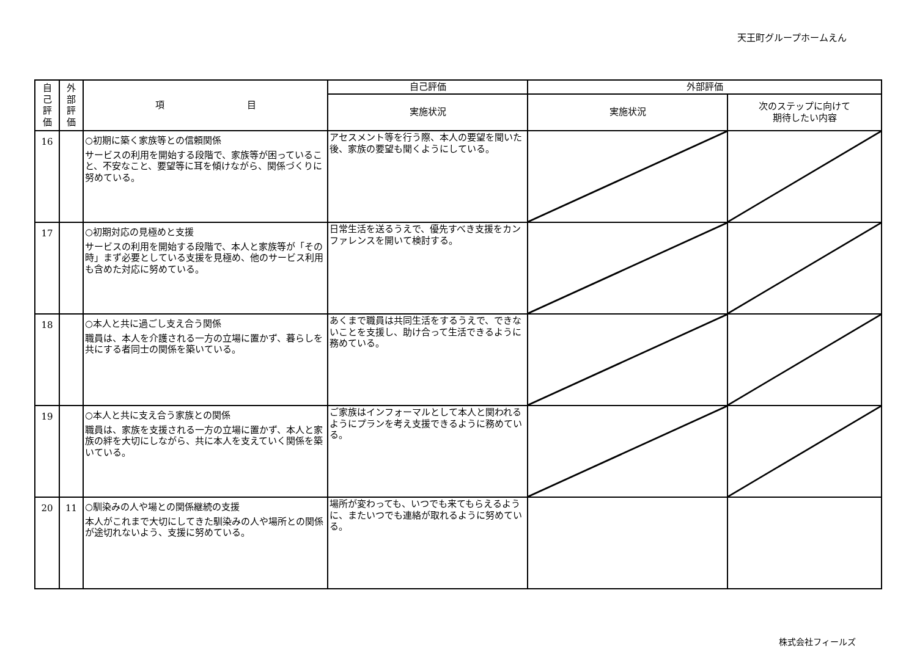天王町グループホームえん
| 自 己 評 価 | 外 部 評 価 | 項 目 | 自己評価 | 外部評価 | |
| --- | --- | --- | --- | --- | --- |
| | | | 実施状況 | 実施状況 | 次のステップに向けて 期待したい内容 |
| 16 | | ○初期に築く家族等との信頼関係 サービスの利用を開始する段階で、家族等が困っていること、不安なこと、要望等に耳を傾けながら、関係づくりに努めている。 | アセスメント等を行う際、本人の要望を聞いた後、家族の要望も聞くようにしている。 | | |
| 17 | | ○初期対応の見極めと支援 サービスの利用を開始する段階で、本人と家族等が「その時」まず必要としている支援を見極め、他のサービス利用も含めた対応に努めている。 | 日常生活を送るうえで、優先すべき支援をカンファレンスを開いて検討する。 | | |
| 18 | | ○本人と共に過ごし支え合う関係 職員は、本人を介護される一方の立場に置かず、暮らしを共にする者同士の関係を築いている。 | あくまで職員は共同生活をするうえで、できないことを支援し、助け合って生活できるように務めている。 | | |
| 19 | | ○本人と共に支え合う家族との関係 職員は、家族を支援される一方の立場に置かず、本人と家族の絆を大切にしながら、共に本人を支えていく関係を築いている。 | ご家族はインフォーマルとして本人と関われるようにプランを考え支援できるように務めている。 | | |
| 20 | 11 | ○馴染みの人や場との関係継続の支援 本人がこれまで大切にしてきた馴染みの人や場所との関係が途切れないよう、支援に努めている。 | 場所が変わっても、いつでも来てもらえるように、またいつでも連絡が取れるように努めている。 | | |
株式会社フィールズ